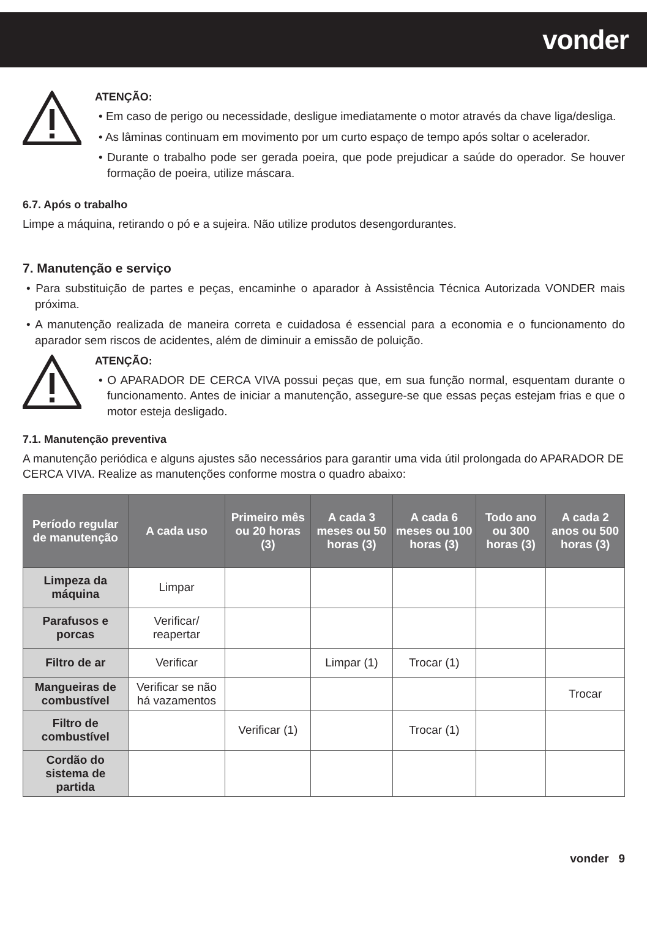vonder
ATENÇÃO:
• Em caso de perigo ou necessidade, desligue imediatamente o motor através da chave liga/desliga.
• As lâminas continuam em movimento por um curto espaço de tempo após soltar o acelerador.
• Durante o trabalho pode ser gerada poeira, que pode prejudicar a saúde do operador. Se houver formação de poeira, utilize máscara.
6.7. Após o trabalho
Limpe a máquina, retirando o pó e a sujeira. Não utilize produtos desengordurantes.
7. Manutenção e serviço
• Para substituição de partes e peças, encaminhe o aparador à Assistência Técnica Autorizada VONDER mais próxima.
• A manutenção realizada de maneira correta e cuidadosa é essencial para a economia e o funcionamento do aparador sem riscos de acidentes, além de diminuir a emissão de poluição.
ATENÇÃO:
• O APARADOR DE CERCA VIVA possui peças que, em sua função normal, esquentam durante o funcionamento. Antes de iniciar a manutenção, assegure-se que essas peças estejam frias e que o motor esteja desligado.
7.1. Manutenção preventiva
A manutenção periódica e alguns ajustes são necessários para garantir uma vida útil prolongada do APARADOR DE CERCA VIVA. Realize as manutenções conforme mostra o quadro abaixo:
| Período regular de manutenção | A cada uso | Primeiro mês ou 20 horas (3) | A cada 3 meses ou 50 horas (3) | A cada 6 meses ou 100 horas (3) | Todo ano ou 300 horas (3) | A cada 2 anos ou 500 horas (3) |
| --- | --- | --- | --- | --- | --- | --- |
| Limpeza da máquina | Limpar | | | | | |
| Parafusos e porcas | Verificar/ reapertar | | | | | |
| Filtro de ar | Verificar | | Limpar (1) | Trocar (1) | | |
| Mangueiras de combustível | Verificar se não há vazamentos | | | | | Trocar |
| Filtro de combustível | | Verificar (1) | | Trocar (1) | | |
| Cordão do sistema de partida | | | | | | |
vonder 9